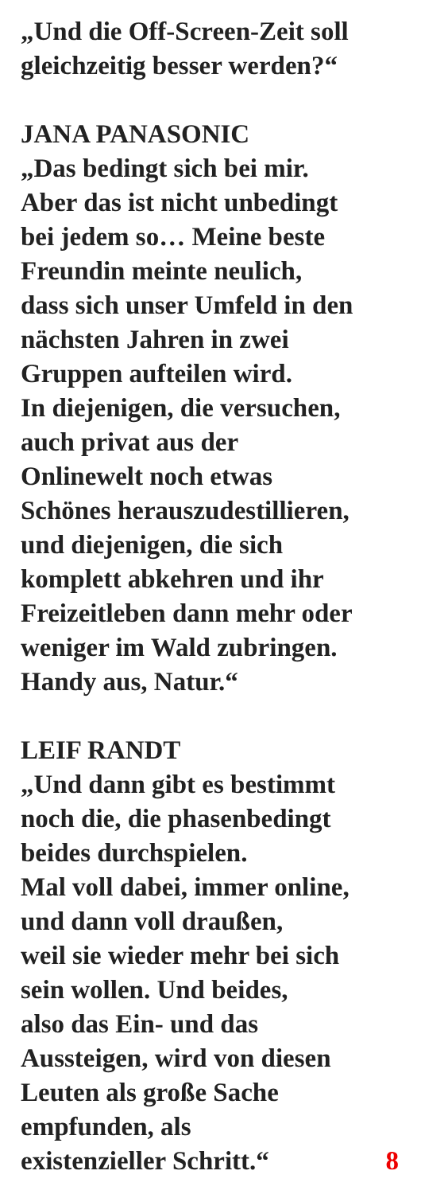„Und die Off-Screen-Zeit soll
gleichzeitig besser werden?“
JANA PANASONIC
„Das bedingt sich bei mir.
Aber das ist nicht unbedingt
bei jedem so… Meine beste
Freundin meinte neulich,
dass sich unser Umfeld in den
nächsten Jahren in zwei
Gruppen aufteilen wird.
In diejenigen, die versuchen,
auch privat aus der
Onlinewelt noch etwas
Schönes herauszudestillieren,
und diejenigen, die sich
komplett abkehren und ihr
Freizeitleben dann mehr oder
weniger im Wald zubringen.
Handy aus, Natur.“
LEIF RANDT
„Und dann gibt es bestimmt
noch die, die phasenbedingt
beides durchspielen.
Mal voll dabei, immer online,
und dann voll draußen,
weil sie wieder mehr bei sich
sein wollen. Und beides,
also das Ein- und das
Aussteigen, wird von diesen
Leuten als große Sache
empfunden, als
existenzieller Schritt.“ 8